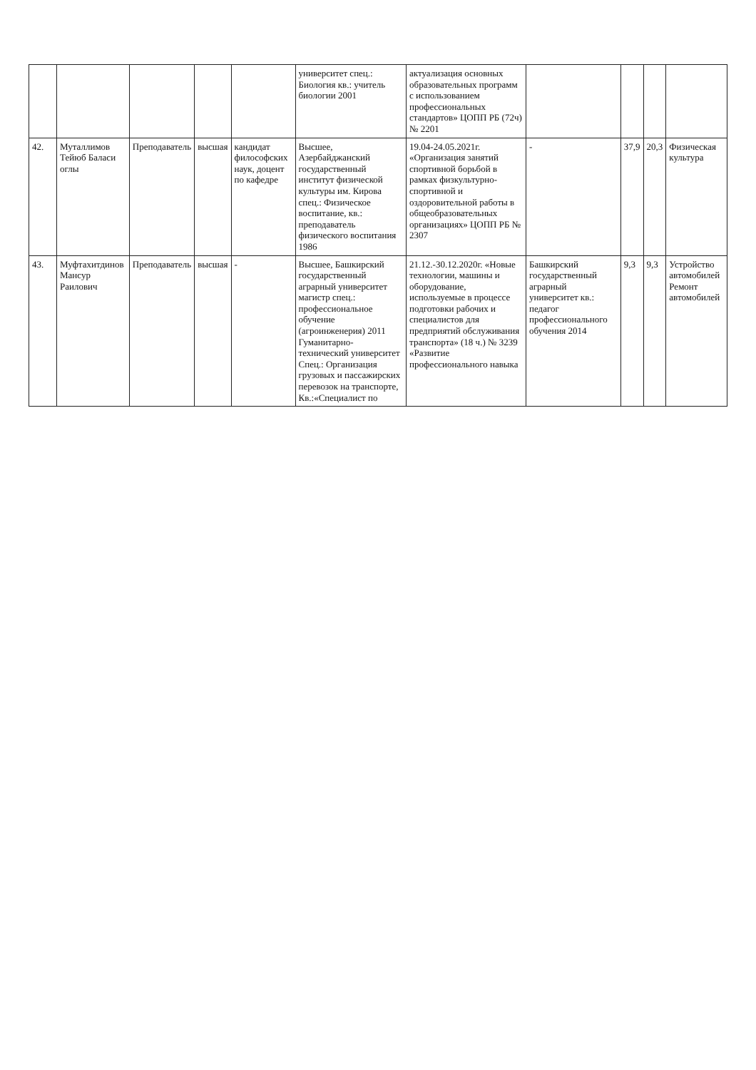| | | | | | университет спец.: Биология кв.: учитель биологии 2001 | актуализация основных образовательных программ с использованием профессиональных стандартов» ЦОПП РБ (72ч) № 2201 | | | | |
| 42. | Муталлимов Тейюб Баласи оглы | Преподаватель | высшая | кандидат философских наук, доцент по кафедре | Высшее, Азербайджанский государственный институт физической культуры им. Кирова спец.: Физическое воспитание, кв.: преподаватель физического воспитания 1986 | 19.04-24.05.2021г. «Организация занятий спортивной борьбой в рамках физкультурно-спортивной и оздоровительной работы в общеобразовательных организациях» ЦОПП РБ № 2307 | - | 37,9 | 20,3 | Физическая культура |
| 43. | Муфтахитдинов Мансур Раилович | Преподаватель | высшая | - | Высшее, Башкирский государственный аграрный университет магистр спец.: профессиональное обучение (агроинженерия) 2011 Гуманитарно-технический университет Спец.: Организация грузовых и пассажирских перевозок на транспорте, Кв.:«Специалист по | 21.12.-30.12.2020г. «Новые технологии, машины и оборудование, используемые в процессе подготовки рабочих и специалистов для предприятий обслуживания транспорта» (18 ч.) № 3239 «Развитие профессионального навыка | Башкирский государственный аграрный университет кв.: педагог профессионального обучения 2014 | 9,3 | 9,3 | Устройство автомобилей Ремонт автомобилей |